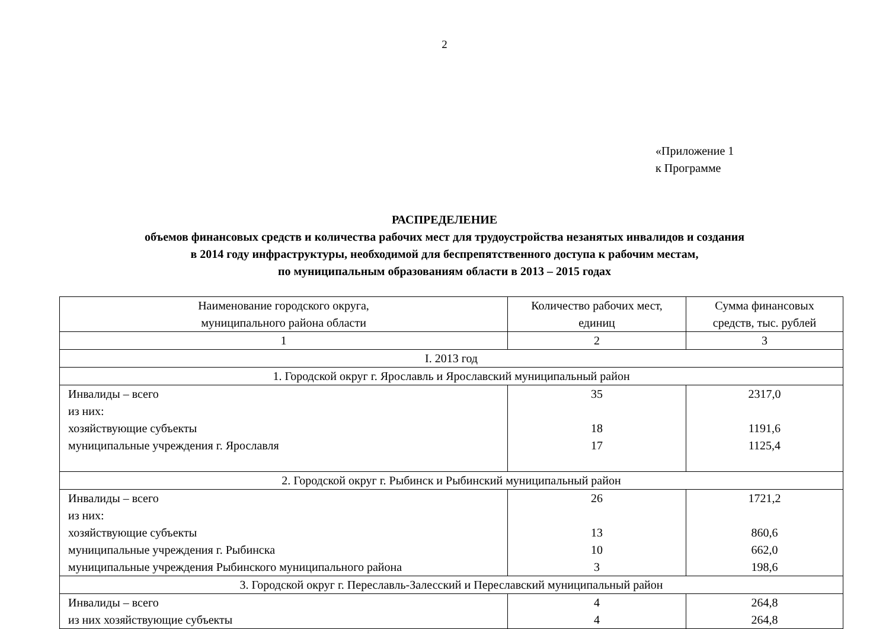2
«Приложение 1
к Программе
РАСПРЕДЕЛЕНИЕ
объемов финансовых средств и количества рабочих мест для трудоустройства незанятых инвалидов и создания
в 2014 году инфраструктуры, необходимой для беспрепятственного доступа к рабочим местам,
по муниципальным образованиям области в 2013 – 2015 годах
| Наименование городского округа, муниципального района области | Количество рабочих мест, единиц | Сумма финансовых средств, тыс. рублей |
| 1 | 2 | 3 |
| I. 2013 год | | |
| 1. Городской округ г. Ярославль и Ярославский муниципальный район | | |
| Инвалиды – всего из них: хозяйствующие субъекты муниципальные учреждения г. Ярославля | 35 18 17 | 2317,0 1191,6 1125,4 |
| 2. Городской округ г. Рыбинск и Рыбинский муниципальный район | | |
| Инвалиды – всего из них: хозяйствующие субъекты муниципальные учреждения г. Рыбинска муниципальные учреждения Рыбинского муниципального района | 26 13 10 3 | 1721,2 860,6 662,0 198,6 |
| 3. Городской округ г. Переславль-Залесский и Переславский муниципальный район | | |
| Инвалиды – всего из них хозяйствующие субъекты | 4 4 | 264,8 264,8 |